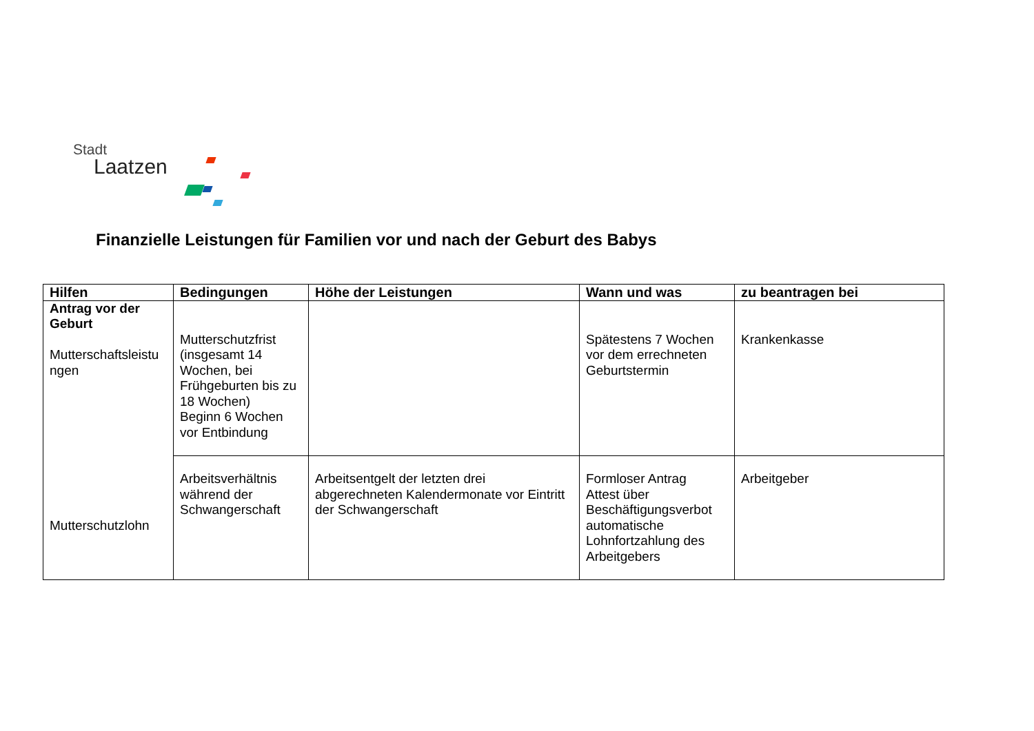Stadt
Laatzen
Finanzielle Leistungen für Familien vor und nach der Geburt des Babys
| Hilfen | Bedingungen | Höhe der Leistungen | Wann und was | zu beantragen bei |
| --- | --- | --- | --- | --- |
| Antrag vor der Geburt Mutterschaftsleistu ngen Mutterschutzlohn | Mutterschutzfrist (insgesamt 14 Wochen, bei Frühgeburten bis zu 18 Wochen) Beginn 6 Wochen vor Entbindung | | Spätestens 7 Wochen vor dem errechneten Geburtstermin | Krankenkasse |
| | Arbeitsverhältnis während der Schwangerschaft | Arbeitsentgelt der letzten drei abgerechneten Kalendermonate vor Eintritt der Schwangerschaft | Formloser Antrag Attest über Beschäftigungsverbot automatische Lohnfortzahlung des Arbeitgebers | Arbeitgeber |